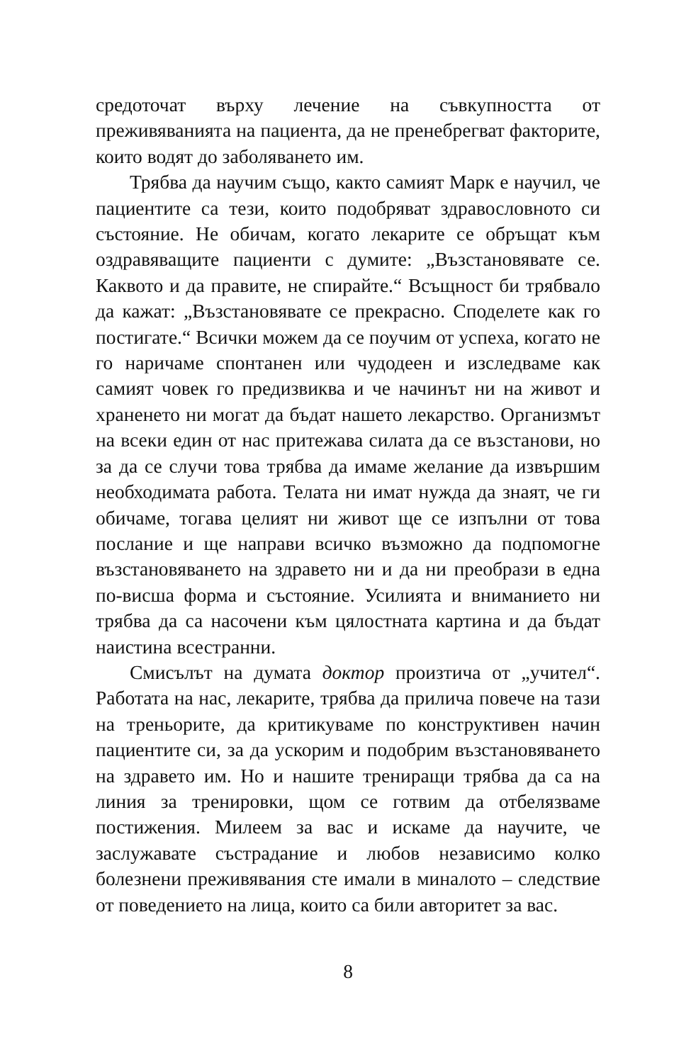средоточат върху лечение на съвкупността от преживяванията на пациента, да не пренебрегват факторите, които водят до заболяването им.
Трябва да научим също, както самият Марк е научил, че пациентите са тези, които подобряват здравословното си състояние. Не обичам, когато лекарите се обръщат към оздравяващите пациенти с думите: „Възстановявате се. Каквото и да правите, не спирайте.“ Всъщност би трябвало да кажат: „Възстановявате се прекрасно. Споделете как го постигате.“ Всички можем да се поучим от успеха, когато не го наричаме спонтанен или чудодеен и изследваме как самият човек го предизвиква и че начинът ни на живот и храненето ни могат да бъдат нашето лекарство. Организмът на всеки един от нас притежава силата да се възстанови, но за да се случи това трябва да имаме желание да извършим необходимата работа. Телата ни имат нужда да знаят, че ги обичаме, тогава целият ни живот ще се изпълни от това послание и ще направи всичко възможно да подпомогне възстановяването на здравето ни и да ни преобрази в една по-висша форма и състояние. Усилията и вниманието ни трябва да са насочени към цялостната картина и да бъдат наистина всестранни.
Смисълът на думата доктор произтича от „учител“. Работата на нас, лекарите, трябва да прилича повече на тази на треньорите, да критикуваме по конструктивен начин пациентите си, за да ускорим и подобрим възстановяването на здравето им. Но и нашите трениращи трябва да са на линия за тренировки, щом се готвим да отбелязваме постижения. Милеем за вас и искаме да научите, че заслужавате състрадание и любов независимо колко болезнени преживявания сте имали в миналото – следствие от поведението на лица, които са били авторитет за вас.
8